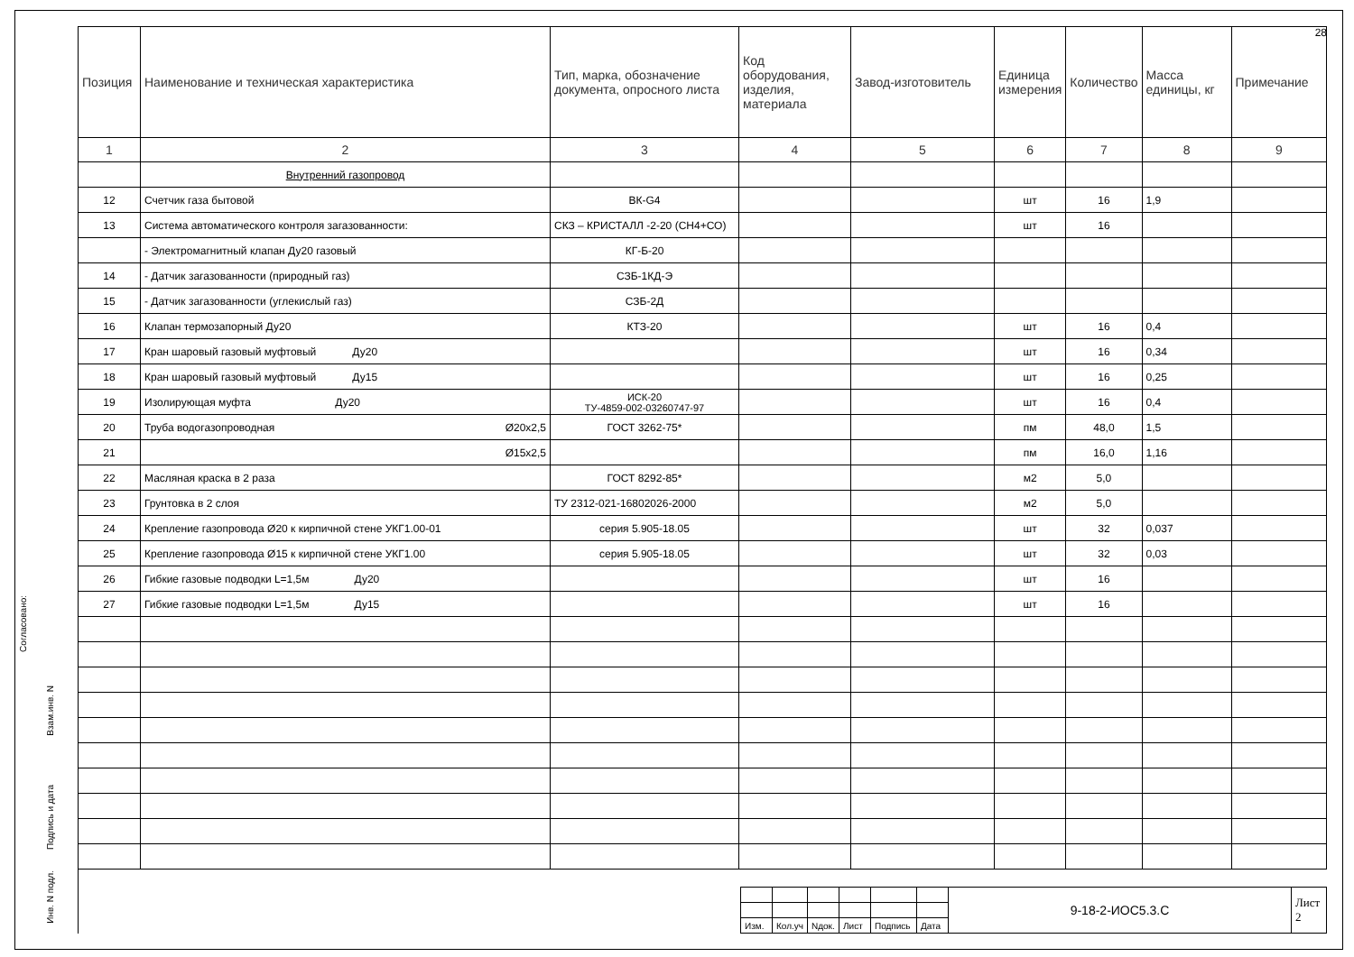Согласовано:
Взам.инв. N
Подпись и дата
Инв. N подл.
28
| Позиция | Наименование и техническая характеристика | Тип, марка, обозначение документа, опросного листа | Код оборудования, изделия, материала | Завод-изготовитель | Единица измерения | Количество | Масса единицы, кг | Примечание |
| --- | --- | --- | --- | --- | --- | --- | --- | --- |
| 1 | 2 | 3 | 4 | 5 | 6 | 7 | 8 | 9 |
| | Внутренний газопровод | | | | | | | |
| 12 | Счетчик газа бытовой | ВК-G4 | | | шт | 16 | 1,9 | |
| 13 | Система автоматического контроля загазованности: | СКЗ – КРИСТАЛЛ -2-20 (СН4+СО) | | | шт | 16 | | |
| | - Электромагнитный клапан Ду20 газовый | КГ-Б-20 | | | | | | |
| 14 | - Датчик загазованности (природный газ) | СЗБ-1КД-Э | | | | | | |
| 15 | - Датчик загазованности (углекислый газ) | СЗБ-2Д | | | | | | |
| 16 | Клапан термозапорный Ду20 | КТЗ-20 | | | шт | 16 | 0,4 | |
| 17 | Кран шаровый газовый муфтовый Ду20 | | | | шт | 16 | 0,34 | |
| 18 | Кран шаровый газовый муфтовый Ду15 | | | | шт | 16 | 0,25 | |
| 19 | Изолирующая муфта Ду20 | ИСК-20 ТУ-4859-002-03260747-97 | | | шт | 16 | 0,4 | |
| 20 | Труба водогазопроводная Ø20x2,5 | ГОСТ 3262-75* | | | пм | 48,0 | 1,5 | |
| 21 | Ø15x2,5 | | | | пм | 16,0 | 1,16 | |
| 22 | Масляная краска в 2 раза | ГОСТ 8292-85* | | | м2 | 5,0 | | |
| 23 | Грунтовка в 2 слоя | ТУ 2312-021-16802026-2000 | | | м2 | 5,0 | | |
| 24 | Крепление газопровода Ø20 к кирпичной стене УКГ1.00-01 | серия 5.905-18.05 | | | шт | 32 | 0,037 | |
| 25 | Крепление газопровода Ø15 к кирпичной стене УКГ1.00 | серия 5.905-18.05 | | | шт | 32 | 0,03 | |
| 26 | Гибкие газовые подводки L=1,5м Ду20 | | | | шт | 16 | | |
| 27 | Гибкие газовые подводки L=1,5м Ду15 | | | | шт | 16 | | |
| | | | | | | 9-18-2-ИОС5.3.С | Лист 2 |
| Изм. | Кол.уч | Nдок. | Лист | Подпись | Дата | | |